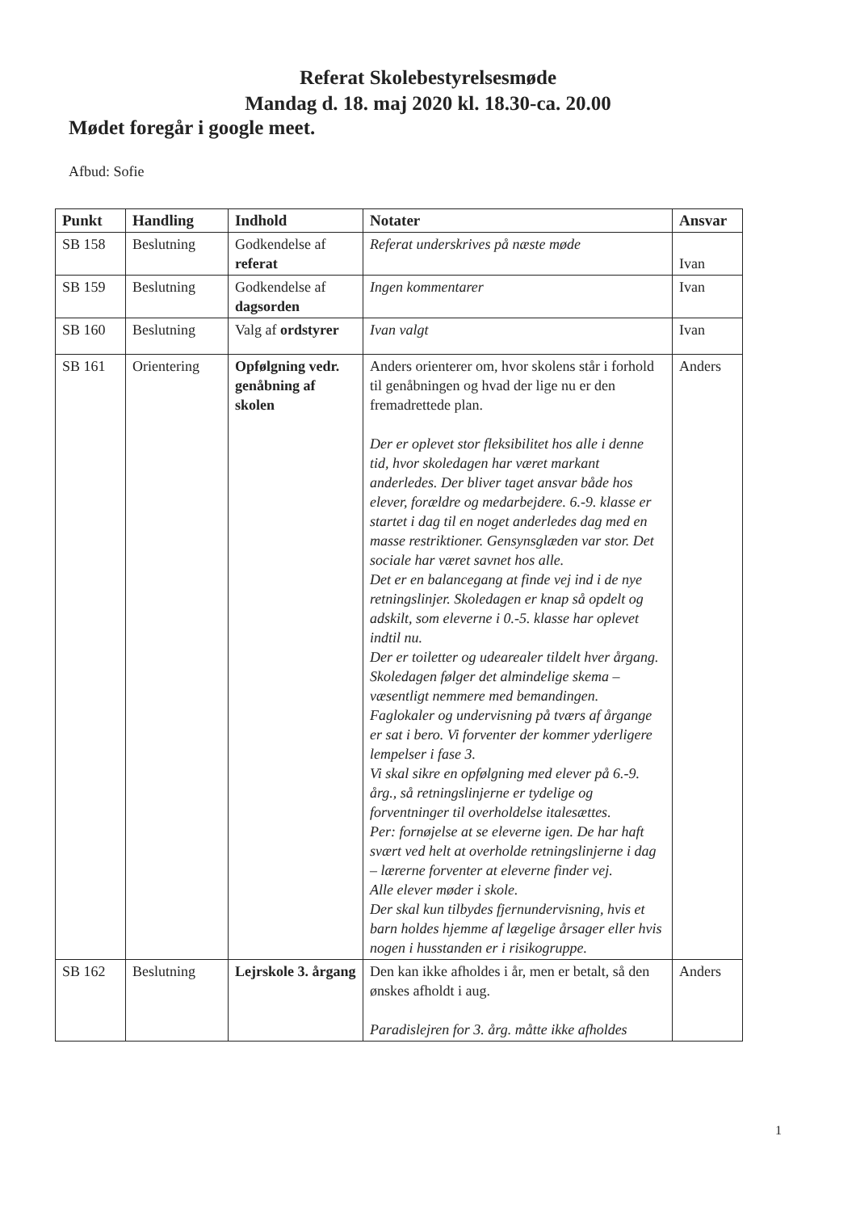Referat Skolebestyrelsesmøde
Mandag d. 18. maj 2020 kl. 18.30-ca. 20.00
Mødet foregår i google meet.
Afbud: Sofie
| Punkt | Handling | Indhold | Notater | Ansvar |
| --- | --- | --- | --- | --- |
| SB 158 | Beslutning | Godkendelse af referat | Referat underskrives på næste møde | Ivan |
| SB 159 | Beslutning | Godkendelse af dagsorden | Ingen kommentarer | Ivan |
| SB 160 | Beslutning | Valg af ordstyrer | Ivan valgt | Ivan |
| SB 161 | Orientering | Opfølgning vedr. genåbning af skolen | Anders orienterer om, hvor skolens står i forhold til genåbningen og hvad der lige nu er den fremadrettede plan. Der er oplevet stor fleksibilitet hos alle i denne tid, hvor skoledagen har været markant anderledes. Der bliver taget ansvar både hos elever, forældre og medarbejdere. 6.-9. klasse er startet i dag til en noget anderledes dag med en masse restriktioner. Gensynsglæden var stor. Det sociale har været savnet hos alle. Det er en balancegang at finde vej ind i de nye retningslinjer. Skoledagen er knap så opdelt og adskilt, som eleverne i 0.-5. klasse har oplevet indtil nu. Der er toiletter og udearealer tildelt hver årgang. Skoledagen følger det almindelige skema – væsentligt nemmere med bemandingen. Faglokaler og undervisning på tværs af årgange er sat i bero. Vi forventer der kommer yderligere lempelser i fase 3. Vi skal sikre en opfølgning med elever på 6.-9. årg., så retningslinjerne er tydelige og forventninger til overholdelse italesættes. Per: fornøjelse at se eleverne igen. De har haft svært ved helt at overholde retningslinjerne i dag – lærerne forventer at eleverne finder vej. Alle elever møder i skole. Der skal kun tilbydes fjernundervisning, hvis et barn holdes hjemme af lægelige årsager eller hvis nogen i husstanden er i risikogruppe. | Anders |
| SB 162 | Beslutning | Lejrskole 3. årgang | Den kan ikke afholdes i år, men er betalt, så den ønskes afholdt i aug. Paradislejren for 3. årg. måtte ikke afholdes | Anders |
1